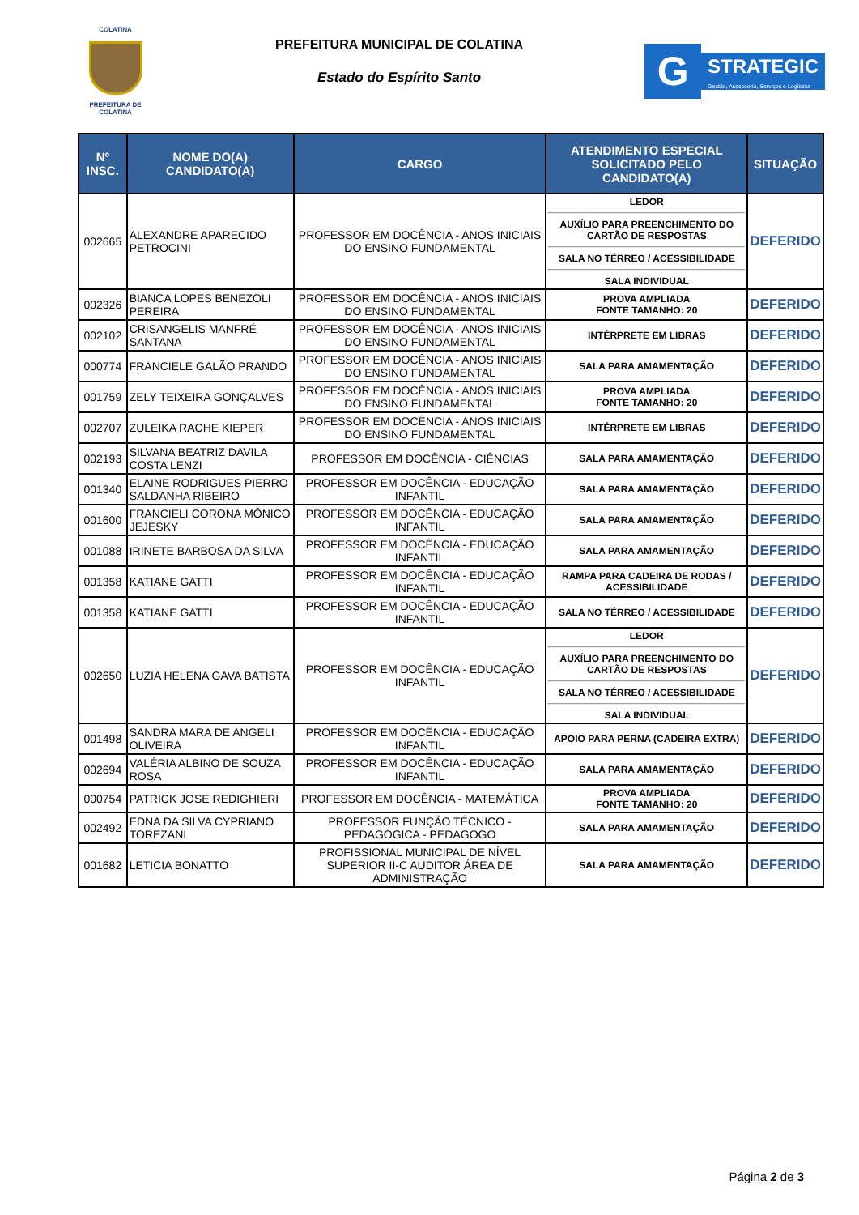COLATINA
PREFEITURA DE
COLATINA
PREFEITURA MUNICIPAL DE COLATINA
Estado do Espírito Santo
G
STRATEGIC
Gestão, Assessoria, Serviços e Logística
| Nº INSC. | NOME DO(A) CANDIDATO(A) | CARGO | ATENDIMENTO ESPECIAL SOLICITADO PELO CANDIDATO(A) | SITUAÇÃO |
| --- | --- | --- | --- | --- |
| 002665 | ALEXANDRE APARECIDO PETROCINI | PROFESSOR EM DOCÊNCIA - ANOS INICIAIS DO ENSINO FUNDAMENTAL | LEDOR AUXÍLIO PARA PREENCHIMENTO DO CARTÃO DE RESPOSTAS SALA NO TÉRREO / ACESSIBILIDADE SALA INDIVIDUAL | DEFERIDO |
| 002326 | BIANCA LOPES BENEZOLI PEREIRA | PROFESSOR EM DOCÊNCIA - ANOS INICIAIS DO ENSINO FUNDAMENTAL | PROVA AMPLIADA FONTE TAMANHO: 20 | DEFERIDO |
| 002102 | CRISANGELIS MANFRÉ SANTANA | PROFESSOR EM DOCÊNCIA - ANOS INICIAIS DO ENSINO FUNDAMENTAL | INTÉRPRETE EM LIBRAS | DEFERIDO |
| 000774 | FRANCIELE GALÃO PRANDO | PROFESSOR EM DOCÊNCIA - ANOS INICIAIS DO ENSINO FUNDAMENTAL | SALA PARA AMAMENTAÇÃO | DEFERIDO |
| 001759 | ZELY TEIXEIRA GONÇALVES | PROFESSOR EM DOCÊNCIA - ANOS INICIAIS DO ENSINO FUNDAMENTAL | PROVA AMPLIADA FONTE TAMANHO: 20 | DEFERIDO |
| 002707 | ZULEIKA RACHE KIEPER | PROFESSOR EM DOCÊNCIA - ANOS INICIAIS DO ENSINO FUNDAMENTAL | INTÉRPRETE EM LIBRAS | DEFERIDO |
| 002193 | SILVANA BEATRIZ DAVILA COSTA LENZI | PROFESSOR EM DOCÊNCIA - CIÊNCIAS | SALA PARA AMAMENTAÇÃO | DEFERIDO |
| 001340 | ELAINE RODRIGUES PIERRO SALDANHA RIBEIRO | PROFESSOR EM DOCÊNCIA - EDUCAÇÃO INFANTIL | SALA PARA AMAMENTAÇÃO | DEFERIDO |
| 001600 | FRANCIELI CORONA MÔNICO JEJESKY | PROFESSOR EM DOCÊNCIA - EDUCAÇÃO INFANTIL | SALA PARA AMAMENTAÇÃO | DEFERIDO |
| 001088 | IRINETE BARBOSA DA SILVA | PROFESSOR EM DOCÊNCIA - EDUCAÇÃO INFANTIL | SALA PARA AMAMENTAÇÃO | DEFERIDO |
| 001358 | KATIANE GATTI | PROFESSOR EM DOCÊNCIA - EDUCAÇÃO INFANTIL | RAMPA PARA CADEIRA DE RODAS / ACESSIBILIDADE | DEFERIDO |
| 001358 | KATIANE GATTI | PROFESSOR EM DOCÊNCIA - EDUCAÇÃO INFANTIL | SALA NO TÉRREO / ACESSIBILIDADE | DEFERIDO |
| 002650 | LUZIA HELENA GAVA BATISTA | PROFESSOR EM DOCÊNCIA - EDUCAÇÃO INFANTIL | LEDOR AUXÍLIO PARA PREENCHIMENTO DO CARTÃO DE RESPOSTAS SALA NO TÉRREO / ACESSIBILIDADE SALA INDIVIDUAL | DEFERIDO |
| 001498 | SANDRA MARA DE ANGELI OLIVEIRA | PROFESSOR EM DOCÊNCIA - EDUCAÇÃO INFANTIL | APOIO PARA PERNA (CADEIRA EXTRA) | DEFERIDO |
| 002694 | VALÉRIA ALBINO DE SOUZA ROSA | PROFESSOR EM DOCÊNCIA - EDUCAÇÃO INFANTIL | SALA PARA AMAMENTAÇÃO | DEFERIDO |
| 000754 | PATRICK JOSE REDIGHIERI | PROFESSOR EM DOCÊNCIA - MATEMÁTICA | PROVA AMPLIADA FONTE TAMANHO: 20 | DEFERIDO |
| 002492 | EDNA DA SILVA CYPRIANO TOREZANI | PROFESSOR FUNÇÃO TÉCNICO - PEDAGÓGICA - PEDAGOGO | SALA PARA AMAMENTAÇÃO | DEFERIDO |
| 001682 | LETICIA BONATTO | PROFISSIONAL MUNICIPAL DE NÍVEL SUPERIOR II-C AUDITOR ÁREA DE ADMINISTRAÇÃO | SALA PARA AMAMENTAÇÃO | DEFERIDO |
Página 2 de 3